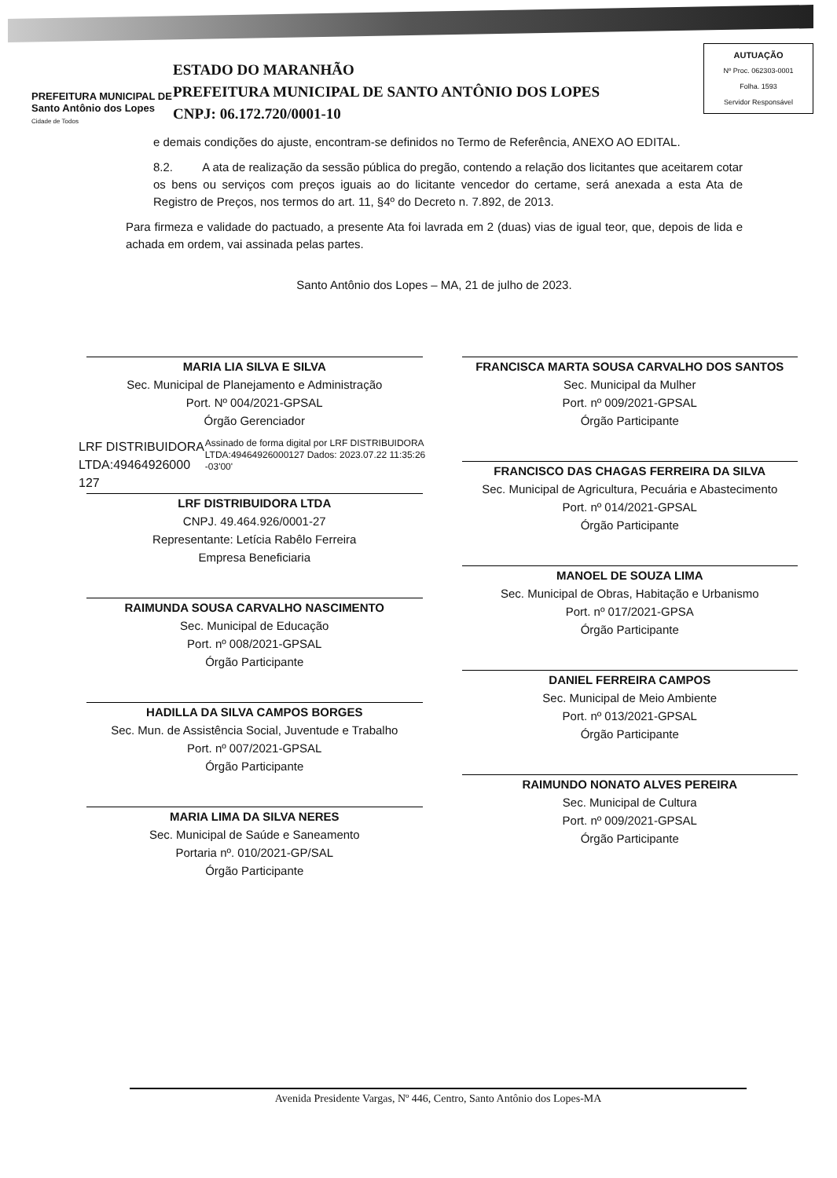PREFEITURA MUNICIPAL DE
Santo Antônio dos Lopes
Cidade de Todos
ESTADO DO MARANHÃO
PREFEITURA MUNICIPAL DE SANTO ANTÔNIO DOS LOPES
CNPJ: 06.172.720/0001-10
AUTUAÇÃO
Nº Proc. 062303-0001
Folha. 1593
Servidor Responsável
e demais condições do ajuste, encontram-se definidos no Termo de Referência, ANEXO AO EDITAL.
8.2. A ata de realização da sessão pública do pregão, contendo a relação dos licitantes que aceitarem cotar os bens ou serviços com preços iguais ao do licitante vencedor do certame, será anexada a esta Ata de Registro de Preços, nos termos do art. 11, §4º do Decreto n. 7.892, de 2013.
Para firmeza e validade do pactuado, a presente Ata foi lavrada em 2 (duas) vias de igual teor, que, depois de lida e achada em ordem, vai assinada pelas partes.
Santo Antônio dos Lopes – MA, 21 de julho de 2023.
MARIA LIA SILVA E SILVA
Sec. Municipal de Planejamento e Administração
Port. Nº 004/2021-GPSAL
Órgão Gerenciador
LRF DISTRIBUIDORA LTDA:49464926000 127
Assinado de forma digital por LRF DISTRIBUIDORA LTDA:49464926000127 Dados: 2023.07.22 11:35:26 -03'00'
LRF DISTRIBUIDORA LTDA
CNPJ. 49.464.926/0001-27
Representante: Letícia Rabêlo Ferreira
Empresa Beneficiaria
RAIMUNDA SOUSA CARVALHO NASCIMENTO
Sec. Municipal de Educação
Port. nº 008/2021-GPSAL
Órgão Participante
HADILLA DA SILVA CAMPOS BORGES
Sec. Mun. de Assistência Social, Juventude e Trabalho
Port. nº 007/2021-GPSAL
Órgão Participante
MARIA LIMA DA SILVA NERES
Sec. Municipal de Saúde e Saneamento
Portaria nº. 010/2021-GP/SAL
Órgão Participante
FRANCISCA MARTA SOUSA CARVALHO DOS SANTOS
Sec. Municipal da Mulher
Port. nº 009/2021-GPSAL
Órgão Participante
FRANCISCO DAS CHAGAS FERREIRA DA SILVA
Sec. Municipal de Agricultura, Pecuária e Abastecimento
Port. nº 014/2021-GPSAL
Órgão Participante
MANOEL DE SOUZA LIMA
Sec. Municipal de Obras, Habitação e Urbanismo
Port. nº 017/2021-GPSA
Órgão Participante
DANIEL FERREIRA CAMPOS
Sec. Municipal de Meio Ambiente
Port. nº 013/2021-GPSAL
Órgão Participante
RAIMUNDO NONATO ALVES PEREIRA
Sec. Municipal de Cultura
Port. nº 009/2021-GPSAL
Órgão Participante
Avenida Presidente Vargas, Nº 446, Centro, Santo Antônio dos Lopes-MA